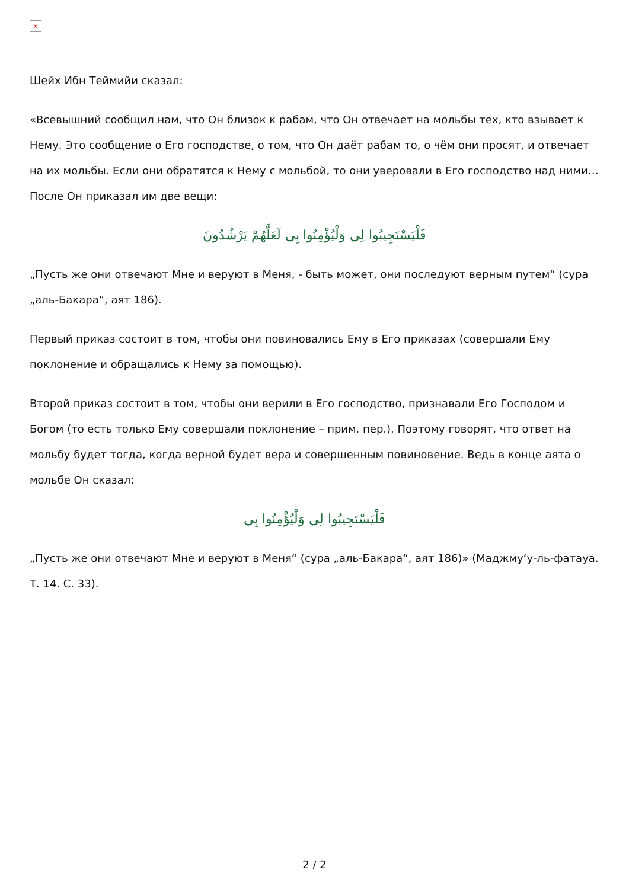×
Шейх Ибн Теймийи сказал:
«Всевышний сообщил нам, что Он близок к рабам, что Он отвечает на мольбы тех, кто взывает к Нему. Это сообщение о Его господстве, о том, что Он даёт рабам то, о чём они просят, и отвечает на их мольбы. Если они обратятся к Нему с мольбой, то они уверовали в Его господство над ними… После Он приказал им две вещи:
فَلْيَسْتَجِيبُوا لِي وَلْيُؤْمِنُوا بِي لَعَلَّهُمْ يَرْشُدُونَ
„Пусть же они отвечают Мне и веруют в Меня, - быть может, они последуют верным путем“ (сура „аль-Бакара“, аят 186).
Первый приказ состоит в том, чтобы они повиновались Ему в Его приказах (совершали Ему поклонение и обращались к Нему за помощью).
Второй приказ состоит в том, чтобы они верили в Его господство, признавали Его Господом и Богом (то есть только Ему совершали поклонение – прим. пер.). Поэтому говорят, что ответ на мольбу будет тогда, когда верной будет вера и совершенным повиновение. Ведь в конце аята о мольбе Он сказал:
فَلْيَسْتَجِيبُوا لِي وَلْيُؤْمِنُوا بِي
„Пусть же они отвечают Мне и веруют в Меня“ (сура „аль-Бакара“, аят 186)» (Маджму‘у-ль-фатауа. Т. 14. С. 33).
2 / 2